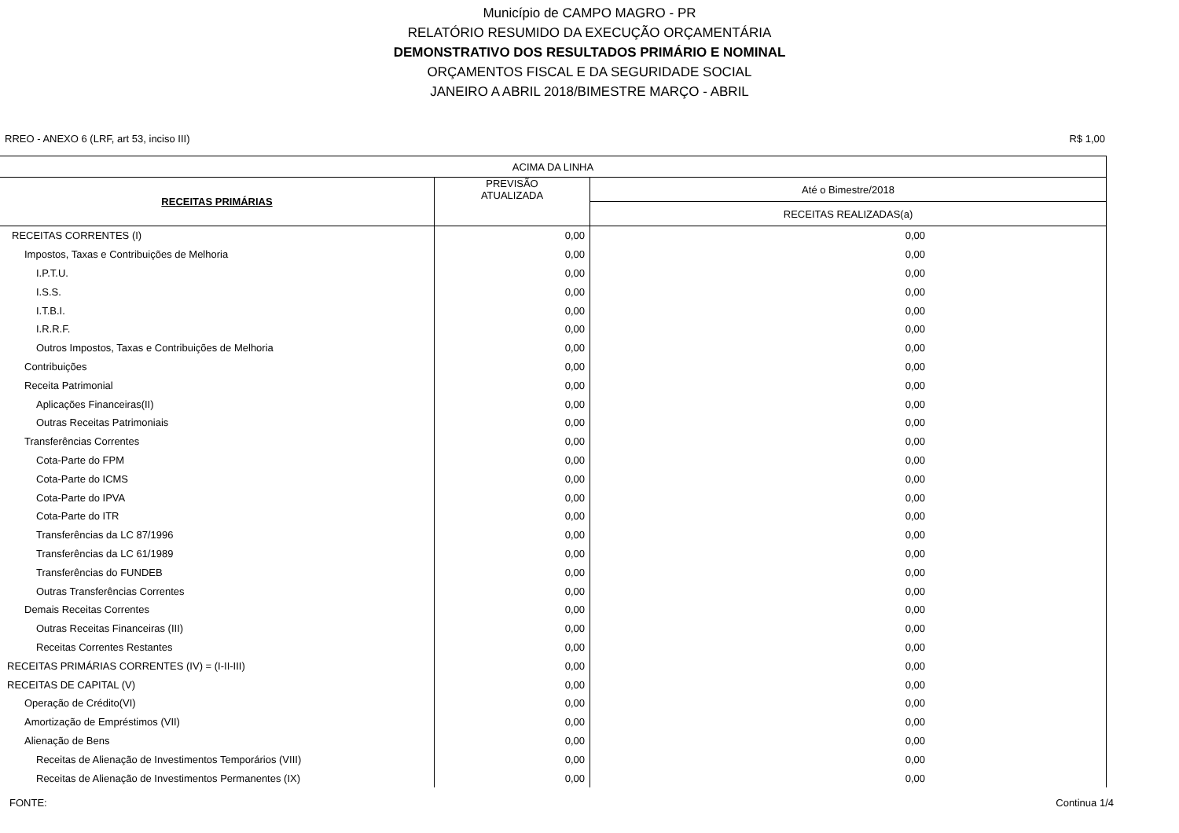Município de CAMPO MAGRO - PR
RELATÓRIO RESUMIDO DA EXECUÇÃO ORÇAMENTÁRIA
DEMONSTRATIVO DOS RESULTADOS PRIMÁRIO E NOMINAL
ORÇAMENTOS FISCAL E DA SEGURIDADE SOCIAL
JANEIRO A ABRIL 2018/BIMESTRE MARÇO - ABRIL
RREO - ANEXO 6 (LRF, art 53, inciso III) R$ 1,00
| ACIMA DA LINHA | | |
| --- | --- | --- |
| RECEITAS PRIMÁRIAS | PREVISÃO ATUALIZADA | Até o Bimestre/2018 |
| | | RECEITAS REALIZADAS(a) |
| RECEITAS CORRENTES (I) | 0,00 | 0,00 |
| Impostos, Taxas e Contribuições de Melhoria | 0,00 | 0,00 |
| I.P.T.U. | 0,00 | 0,00 |
| I.S.S. | 0,00 | 0,00 |
| I.T.B.I. | 0,00 | 0,00 |
| I.R.R.F. | 0,00 | 0,00 |
| Outros Impostos, Taxas e Contribuições de Melhoria | 0,00 | 0,00 |
| Contribuições | 0,00 | 0,00 |
| Receita Patrimonial | 0,00 | 0,00 |
| Aplicações Financeiras(II) | 0,00 | 0,00 |
| Outras Receitas Patrimoniais | 0,00 | 0,00 |
| Transferências Correntes | 0,00 | 0,00 |
| Cota-Parte do FPM | 0,00 | 0,00 |
| Cota-Parte do ICMS | 0,00 | 0,00 |
| Cota-Parte do IPVA | 0,00 | 0,00 |
| Cota-Parte do ITR | 0,00 | 0,00 |
| Transferências da LC 87/1996 | 0,00 | 0,00 |
| Transferências da LC 61/1989 | 0,00 | 0,00 |
| Transferências do FUNDEB | 0,00 | 0,00 |
| Outras Transferências Correntes | 0,00 | 0,00 |
| Demais Receitas Correntes | 0,00 | 0,00 |
| Outras Receitas Financeiras (III) | 0,00 | 0,00 |
| Receitas Correntes Restantes | 0,00 | 0,00 |
| RECEITAS PRIMÁRIAS CORRENTES (IV) = (I-II-III) | 0,00 | 0,00 |
| RECEITAS DE CAPITAL (V) | 0,00 | 0,00 |
| Operação de Crédito(VI) | 0,00 | 0,00 |
| Amortização de Empréstimos (VII) | 0,00 | 0,00 |
| Alienação de Bens | 0,00 | 0,00 |
| Receitas de Alienação de Investimentos Temporários (VIII) | 0,00 | 0,00 |
| Receitas de Alienação de Investimentos Permanentes (IX) | 0,00 | 0,00 |
FONTE: Continua 1/4